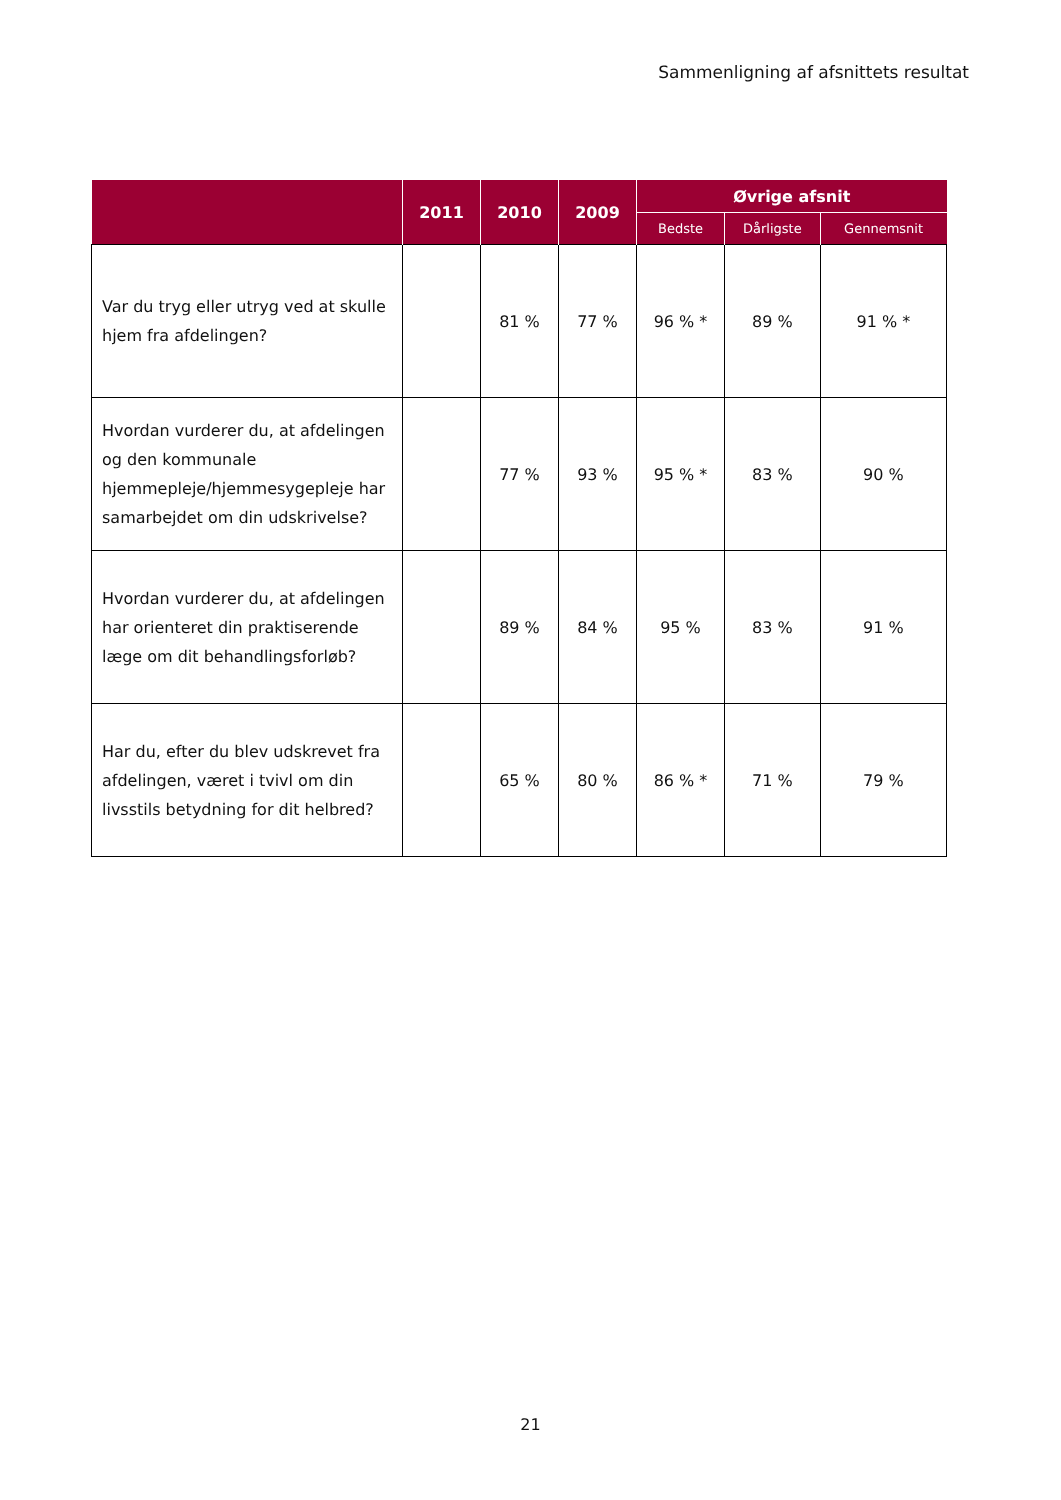Sammenligning af afsnittets resultat
| | 2011 | 2010 | 2009 | Øvrige afsnit | | |
| --- | --- | --- | --- | --- | --- | --- |
| | | | | Bedste | Dårligste | Gennemsnit |
| Var du tryg eller utryg ved at skulle hjem fra afdelingen? | | 81 % | 77 % | 96 % * | 89 % | 91 % * |
| Hvordan vurderer du, at afdelingen og den kommunale hjemmepleje/hjemmesygepleje har samarbejdet om din udskrivelse? | | 77 % | 93 % | 95 % * | 83 % | 90 % |
| Hvordan vurderer du, at afdelingen har orienteret din praktiserende læge om dit behandlingsforløb? | | 89 % | 84 % | 95 % | 83 % | 91 % |
| Har du, efter du blev udskrevet fra afdelingen, været i tvivl om din livsstils betydning for dit helbred? | | 65 % | 80 % | 86 % * | 71 % | 79 % |
21